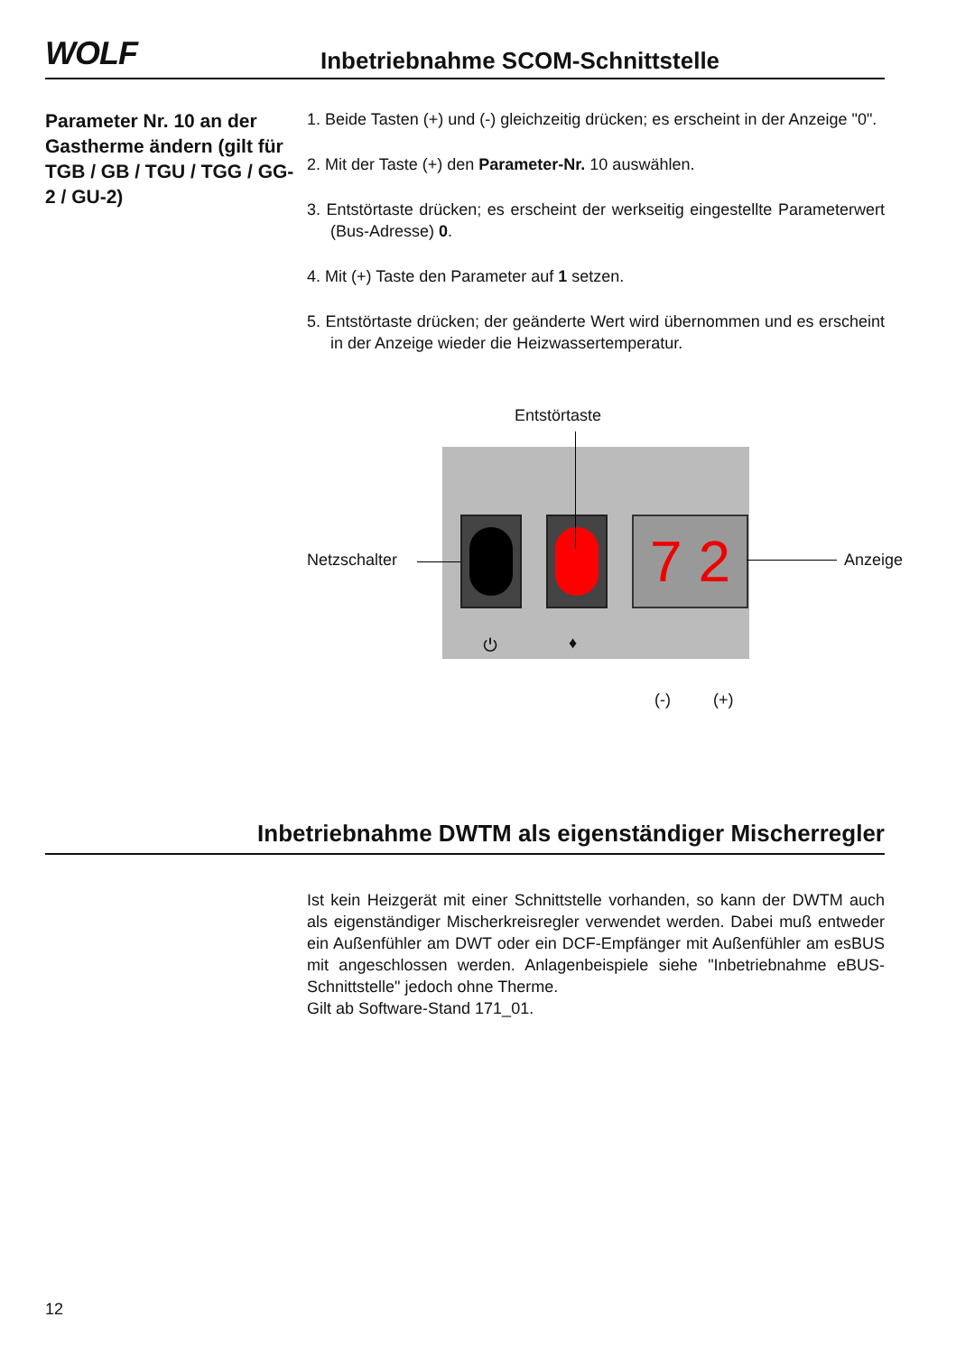WOLF
Inbetriebnahme SCOM-Schnittstelle
Parameter Nr. 10 an der Gastherme ändern (gilt für TGB / GB / TGU / TGG / GG-2 / GU-2)
1. Beide Tasten (+) und (-) gleichzeitig drücken; es erscheint in der Anzeige "0".
2. Mit der Taste (+) den Parameter-Nr. 10 auswählen.
3. Entstörtaste drücken; es erscheint der werkseitig eingestellte Parameterwert (Bus-Adresse) 0.
4. Mit (+) Taste den Parameter auf 1 setzen.
5. Entstörtaste drücken; der geänderte Wert wird übernommen und es erscheint in der Anzeige wieder die Heizwassertemperatur.
Entstörtaste
7 2
Netzschalter Anzeige
⏻ ♦
(-) (+)
Inbetriebnahme DWTM als eigenständiger Mischerregler
Ist kein Heizgerät mit einer Schnittstelle vorhanden, so kann der DWTM auch als eigenständiger Mischerkreisregler verwendet werden. Dabei muß entweder ein Außenfühler am DWT oder ein DCF-Empfänger mit Außenfühler am esBUS mit angeschlossen werden. Anlagenbeispiele siehe "Inbetriebnahme eBUS-Schnittstelle" jedoch ohne Therme.
Gilt ab Software-Stand 171_01.
12